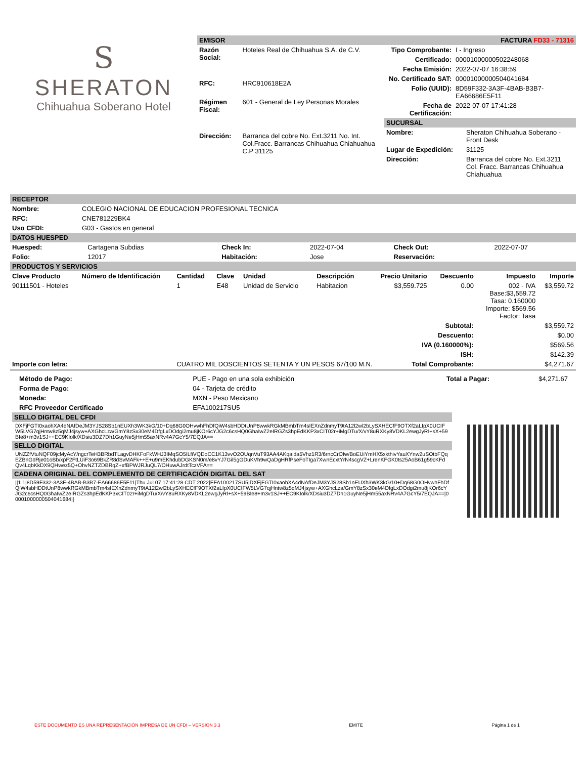S
SHERATON
Chihuahua Soberano Hotel
EMISOR FACTURA FD33 - 71316
| Razón Social: | Hoteles Real de Chihuahua S.A. de C.V. |
| RFC: | HRC910618E2A |
| Régimen Fiscal: | 601 - General de Ley Personas Morales |
| Dirección: | Barranca del cobre No. Ext.3211 No. Int. Col.Fracc. Barrancas Chihuahua Chiahuahua C.P 31125 |
| Tipo Comprobante: | I - Ingreso |
| Certificado: | 00001000000502248068 |
| Fecha Emisión: | 2022-07-07 16:38:59 |
| No. Certificado SAT: | 00001000000504041684 |
| Folio (UUID): | 8D59F332-3A3F-4BAB-B3B7-EA66686E5F11 |
| Fecha de Certificación: | 2022-07-07 17:41:28 |
SUCURSAL
| Nombre: | Sheraton Chihuahua Soberano - Front Desk |
| Lugar de Expedición: | 31125 |
| Dirección: | Barranca del cobre No. Ext.3211 Col. Fracc. Barrancas Chihuahua Chiahuahua |
RECEPTOR
| Nombre: | COLEGIO NACIONAL DE EDUCACION PROFESIONAL TECNICA |
| RFC: | CNE781229BK4 |
| Uso CFDI: | G03 - Gastos en general |
DATOS HUESPED
| Huesped: | Cartagena Subdias | Check In: | 2022-07-04 | Check Out: | 2022-07-07 |
| Folio: | 12017 | Habitación: | Jose | Reservación: | |
PRODUCTOS Y SERVICIOS
| Clave Producto | Número de Identificación | Cantidad | Clave | Unidad | Descripción | Precio Unitario | Descuento | Impuesto | Importe |
| --- | --- | --- | --- | --- | --- | --- | --- | --- | --- |
| 90111501 - Hoteles | | 1 | E48 | Unidad de Servicio | Habitacion | $3,559.725 | 0.00 | 002 - IVA Base:$3,559.72 Tasa: 0.160000 Importe: $569.56 Factor: Tasa | $3,559.72 |
| Subtotal: | | | | | | | | $3,559.72 | |
| Descuento: | | | | | | | | $0.00 | |
| IVA (0.160000%): | | | | | | | | $569.56 | |
| ISH: | | | | | | | | $142.39 | |
| Importe con letra: | | CUATRO MIL DOSCIENTOS SETENTA Y UN PESOS 67/100 M.N. Total Comprobante: | | | | | | $4,271.67 | |
| Método de Pago: | PUE - Pago en una sola exhibición | Total a Pagar: | $4,271.67 |
| Forma de Pago: | 04 - Tarjeta de crédito | | |
| Moneda: | MXN - Peso Mexicano | | |
| RFC Proveedor Certificado | EFA100217SU5 | | |
SELLO DIGITAL DEL CFDI
DXFjFGTI0xaohXA4dNAfDeJM3YJS28Sb1nEUXh3WK3kG/10+Dq68G0OHvwhFhDfQiW4sbHDDtUnP8wwkRGkMBmbTm4sIEXnZdnmyT9tA12l2wl2bLySXHECfF9OTXf2aLIpX0UCIFW5LVG7qjHntw8z5qMJ4jsyw+AXGhcLza/GmY8zSx30eM4DfgLxDOdgi2mu8jKOr6cYJG2c6csHQ0GhaIwZ2eIRGZs3hpEdKKP3xCIT02r+iMgDTu/X/vY8uRXKy8VDKL2ewgJyRI+sX+59BIe8+m3v1SJ++EC9KIolk/XDsiu3DZ7Dh1GuyNe5jHm55axNRv4A7GcY5/7EQJA==
SELLO DIGITAL
UNZZfVtuNQF09jcMyAcY/ngcrTeH3BRbdTLagvDHKFoFkWHJ3IMqSO5ILfiVQDoCC1K13vvO2OUqnVuT93AA4AKqalda5Vhz1R3/6rncCrOfw/BoEUiYmHX5xkthivYauXYnw2uSOtbFQqEZBnGdRje01oBb/xpF2FtLUiF3o69BkZR8dSvMAFk++E+u9mEKhdubDGKSN0m/e8vYJ7GiI5gGDuKVh9wQaDgHRfPseFoTIga7XwnEcxtYrN4scgVZ+LrenKFGK0ts25AoB61g59cKFdQv4LqbKkDX9QHwez5Q+OhvNZTZDBRqZ+xfBPWJRJuQL7/OHuwAJrdtTczVFA==
CADENA ORIGINAL DEL COMPLEMENTO DE CERTIFICACIÓN DIGITAL DEL SAT
||1.1|8D59F332-3A3F-4BAB-B3B7-EA66686E5F11|Thu Jul 07 17:41:28 CDT 2022|EFA100217SU5|DXFjFGTI0xaohXA4dNAfDeJM3YJS28Sb1nEUXh3WK3kG/10+Dq68G0OHvwhFhDfQiW4sbHDDtUnP8wwkRGkMBmbTm4sIEXnZdnmyT9tA12l2wl2bLySXHECfF9OTXf2aLIpX0UCIFW5LVG7qjHntw8z5qMJ4jsyw+AXGhcLza/GmY8zSx30eM4DfgLxDOdgi2mu8jKOr6cYJG2c6csHQ0GhaIwZ2eIRGZs3hpEdKKP3xCIT02r+iMgDTu/X/vY8uRXKy8VDKL2ewgJyRI+sX+59BIe8+m3v1SJ++EC9KIolk/XDsiu3DZ7Dh1GuyNe5jHm55axNRv4A7GcY5/7EQJA==|00001000000504041684||
ESTE DOCUMENTO ES UNA REPRESENTACIÓN IMPRESA DE UN CFDI – VERSION 3.3 EMITE Página 1 de 1